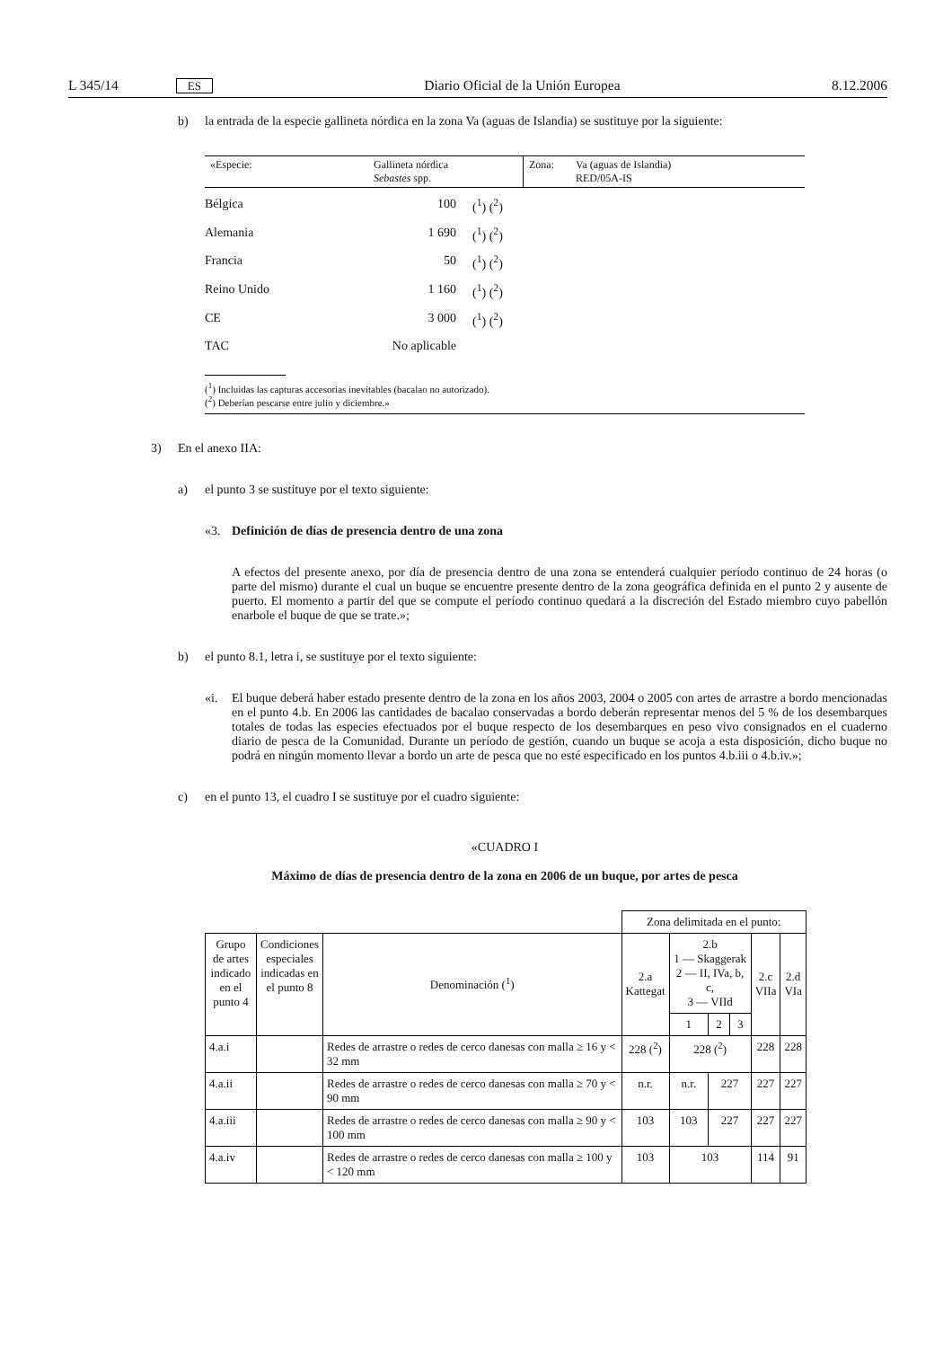L 345/14 ES Diario Oficial de la Unión Europea 8.12.2006
b) la entrada de la especie gallineta nórdica en la zona Va (aguas de Islandia) se sustituye por la siguiente:
| «Especie: | Gallineta nórdica Sebastes spp. | Zona: | Va (aguas de Islandia) RED/05A-IS |
| Bélgica | 100 | (<sup>1</sup>) (<sup>2</sup>) |
| Alemania | 1 690 | (<sup>1</sup>) (<sup>2</sup>) |
| Francia | 50 | (<sup>1</sup>) (<sup>2</sup>) |
| Reino Unido | 1 160 | (<sup>1</sup>) (<sup>2</sup>) |
| CE | 3 000 | (<sup>1</sup>) (<sup>2</sup>) |
| TAC | No aplicable | |
(<sup>1</sup>) Incluidas las capturas accesorias inevitables (bacalao no autorizado).
(<sup>2</sup>) Deberían pescarse entre julio y diciembre.»
3) En el anexo IIA:
a) el punto 3 se sustituye por el texto siguiente:
«3. Definición de días de presencia dentro de una zona
A efectos del presente anexo, por día de presencia dentro de una zona se entenderá cualquier período continuo de 24 horas (o parte del mismo) durante el cual un buque se encuentre presente dentro de la zona geográfica definida en el punto 2 y ausente de puerto. El momento a partir del que se compute el período continuo quedará a la discreción del Estado miembro cuyo pabellón enarbole el buque de que se trate.»;
b) el punto 8.1, letra i, se sustituye por el texto siguiente:
«i. El buque deberá haber estado presente dentro de la zona en los años 2003, 2004 o 2005 con artes de arrastre a bordo mencionadas en el punto 4.b. En 2006 las cantidades de bacalao conservadas a bordo deberán representar menos del 5 % de los desembarques totales de todas las especies efectuados por el buque respecto de los desembarques en peso vivo consignados en el cuaderno diario de pesca de la Comunidad. Durante un período de gestión, cuando un buque se acoja a esta disposición, dicho buque no podrá en ningún momento llevar a bordo un arte de pesca que no esté especificado en los puntos 4.b.iii o 4.b.iv.»;
c) en el punto 13, el cuadro I se sustituye por el cuadro siguiente:
«CUADRO I
Máximo de días de presencia dentro de la zona en 2006 de un buque, por artes de pesca
| | | | Zona delimitada en el punto: | | | | | |
| --- | --- | --- | --- | --- | --- | --- | --- | --- |
| Grupo de artes indicado en el punto 4 | Condiciones especiales indicadas en el punto 8 | Denominación (<sup>1</sup>) | 2.a Kattegat | 2.b 1 — Skaggerak 2 — II, IVa, b, c, 3 — VIId | | | 2.c VIIa | 2.d VIa |
| | | | | 1 | 2 | 3 | | |
| 4.a.i | | Redes de arrastre o redes de cerco danesas con malla ≥ 16 y < 32 mm | 228 (<sup>2</sup>) | 228 (<sup>2</sup>) | | | 228 | 228 |
| 4.a.ii | | Redes de arrastre o redes de cerco danesas con malla ≥ 70 y < 90 mm | n.r. | n.r. | 227 | | 227 | 227 |
| 4.a.iii | | Redes de arrastre o redes de cerco danesas con malla ≥ 90 y < 100 mm | 103 | 103 | 227 | | 227 | 227 |
| 4.a.iv | | Redes de arrastre o redes de cerco danesas con malla ≥ 100 y < 120 mm | 103 | 103 | | | 114 | 91 |